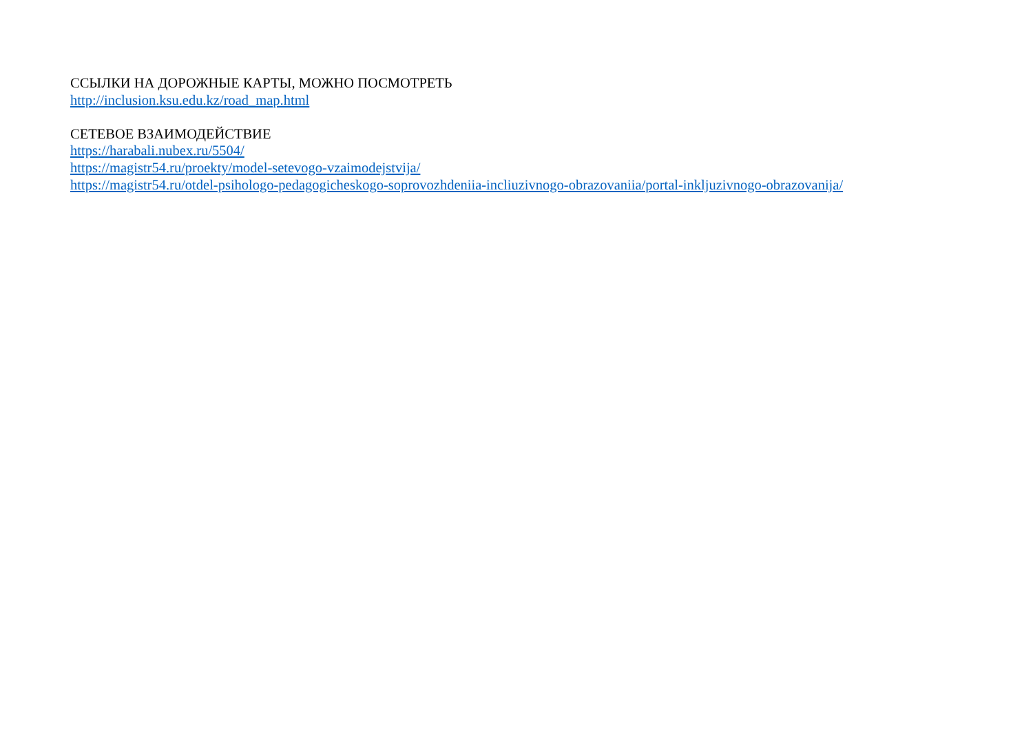ССЫЛКИ НА ДОРОЖНЫЕ КАРТЫ, МОЖНО ПОСМОТРЕТЬ
http://inclusion.ksu.edu.kz/road_map.html
СЕТЕВОЕ ВЗАИМОДЕЙСТВИЕ
https://harabali.nubex.ru/5504/
https://magistr54.ru/proekty/model-setevogo-vzaimodejstvija/
https://magistr54.ru/otdel-psihologo-pedagogicheskogo-soprovozhdeniia-incliuzivnogo-obrazovaniia/portal-inkljuzivnogo-obrazovanija/